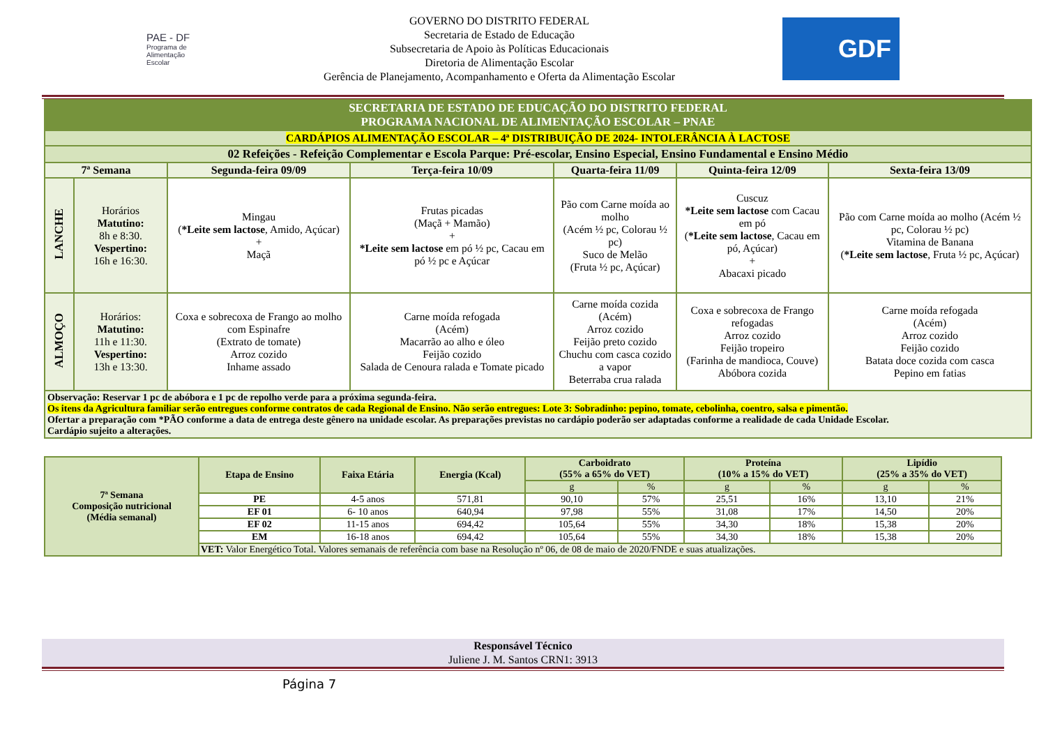PAE - DF
Programa de
Alimentação
Escolar
GOVERNO DO DISTRITO FEDERAL
Secretaria de Estado de Educação
Subsecretaria de Apoio às Políticas Educacionais
Diretoria de Alimentação Escolar
Gerência de Planejamento, Acompanhamento e Oferta da Alimentação Escolar
GDF
| SECRETARIA DE ESTADO DE EDUCAÇÃO DO DISTRITO FEDERAL PROGRAMA NACIONAL DE ALIMENTAÇÃO ESCOLAR – PNAE | | | | | | |
| CARDÁPIOS ALIMENTAÇÃO ESCOLAR – 4ª DISTRIBUIÇÃO DE 2024- INTOLERÂNCIA À LACTOSE | | | | | | |
| 02 Refeições - Refeição Complementar e Escola Parque: Pré-escolar, Ensino Especial, Ensino Fundamental e Ensino Médio | | | | | | |
| 7ª Semana | | Segunda-feira 09/09 | Terça-feira 10/09 | Quarta-feira 11/09 | Quinta-feira 12/09 | Sexta-feira 13/09 |
| LANCHE | Horários Matutino: 8h e 8:30. Vespertino: 16h e 16:30. | Mingau ( *Leite sem lactose , Amido, Açúcar) + Maçã | Frutas picadas (Maçã + Mamão) + *Leite sem lactose em pó ½ pc, Cacau em pó ½ pc e Açúcar | Pão com Carne moída ao molho (Acém ½ pc, Colorau ½ pc) Suco de Melão (Fruta ½ pc, Açúcar) | Cuscuz *Leite sem lactose com Cacau em pó ( *Leite sem lactose , Cacau em pó, Açúcar) + Abacaxi picado | Pão com Carne moída ao molho (Acém ½ pc, Colorau ½ pc) Vitamina de Banana ( *Leite sem lactose , Fruta ½ pc, Açúcar) |
| ALMOÇO | Horários: Matutino: 11h e 11:30. Vespertino: 13h e 13:30. | Coxa e sobrecoxa de Frango ao molho com Espinafre (Extrato de tomate) Arroz cozido Inhame assado | Carne moída refogada (Acém) Macarrão ao alho e óleo Feijão cozido Salada de Cenoura ralada e Tomate picado | Carne moída cozida (Acém) Arroz cozido Feijão preto cozido Chuchu com casca cozido a vapor Beterraba crua ralada | Coxa e sobrecoxa de Frango refogadas Arroz cozido Feijão tropeiro (Farinha de mandioca, Couve) Abóbora cozida | Carne moída refogada (Acém) Arroz cozido Feijão cozido Batata doce cozida com casca Pepino em fatias |
| Observação: Reservar 1 pc de abóbora e 1 pc de repolho verde para a próxima segunda-feira. Os itens da Agricultura familiar serão entregues conforme contratos de cada Regional de Ensino. Não serão entregues: Lote 3: Sobradinho: pepino, tomate, cebolinha, coentro, salsa e pimentão. Ofertar a preparação com *PÃO conforme a data de entrega deste gênero na unidade escolar. As preparações previstas no cardápio poderão ser adaptadas conforme a realidade de cada Unidade Escolar. Cardápio sujeito a alterações. | | | | | | |
| 7ª Semana Composição nutricional (Média semanal) | Etapa de Ensino | Faixa Etária | Energia (Kcal) | Carboidrato (55% a 65% do VET) | | Proteína (10% a 15% do VET) | | Lipídio (25% a 35% do VET) | |
| --- | --- | --- | --- | --- | --- | --- | --- | --- | --- |
| | | | | g | % | g | % | g | % |
| | PE | 4-5 anos | 571,81 | 90,10 | 57% | 25,51 | 16% | 13,10 | 21% |
| | EF 01 | 6- 10 anos | 640,94 | 97,98 | 55% | 31,08 | 17% | 14,50 | 20% |
| | EF 02 | 11-15 anos | 694,42 | 105,64 | 55% | 34,30 | 18% | 15,38 | 20% |
| | EM | 16-18 anos | 694,42 | 105,64 | 55% | 34,30 | 18% | 15,38 | 20% |
| | VET: Valor Energético Total. Valores semanais de referência com base na Resolução nº 06, de 08 de maio de 2020/FNDE e suas atualizações. | | | | | | | | |
Responsável Técnico
Juliene J. M. Santos CRN1: 3913
Página 7